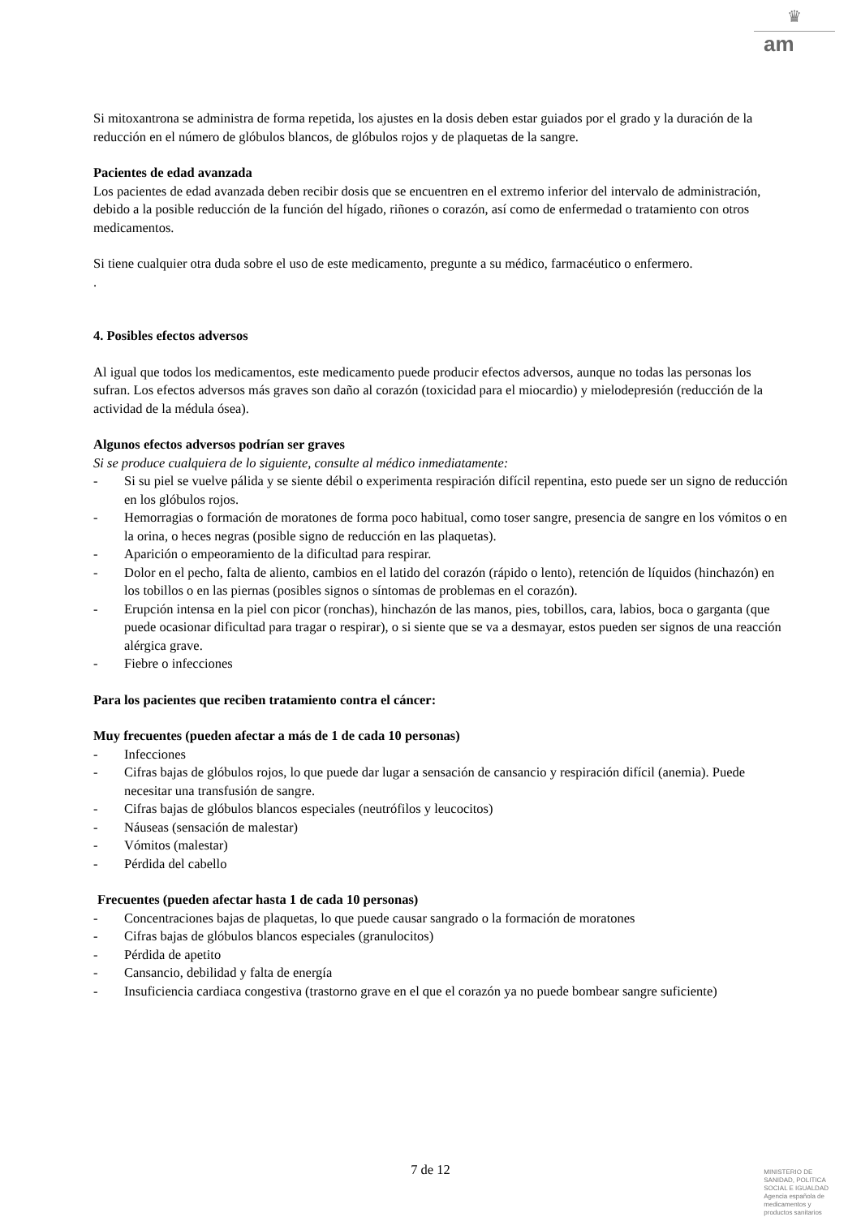♛
am
Si mitoxantrona se administra de forma repetida, los ajustes en la dosis deben estar guiados por el grado y la duración de la reducción en el número de glóbulos blancos, de glóbulos rojos y de plaquetas de la sangre.
Pacientes de edad avanzada
Los pacientes de edad avanzada deben recibir dosis que se encuentren en el extremo inferior del intervalo de administración, debido a la posible reducción de la función del hígado, riñones o corazón, así como de enfermedad o tratamiento con otros medicamentos.
Si tiene cualquier otra duda sobre el uso de este medicamento, pregunte a su médico, farmacéutico o enfermero.
.
4. Posibles efectos adversos
Al igual que todos los medicamentos, este medicamento puede producir efectos adversos, aunque no todas las personas los sufran. Los efectos adversos más graves son daño al corazón (toxicidad para el miocardio) y mielodepresión (reducción de la actividad de la médula ósea).
Algunos efectos adversos podrían ser graves
Si se produce cualquiera de lo siguiente, consulte al médico inmediatamente:
- Si su piel se vuelve pálida y se siente débil o experimenta respiración difícil repentina, esto puede ser un signo de reducción en los glóbulos rojos.
- Hemorragias o formación de moratones de forma poco habitual, como toser sangre, presencia de sangre en los vómitos o en la orina, o heces negras (posible signo de reducción en las plaquetas).
- Aparición o empeoramiento de la dificultad para respirar.
- Dolor en el pecho, falta de aliento, cambios en el latido del corazón (rápido o lento), retención de líquidos (hinchazón) en los tobillos o en las piernas (posibles signos o síntomas de problemas en el corazón).
- Erupción intensa en la piel con picor (ronchas), hinchazón de las manos, pies, tobillos, cara, labios, boca o garganta (que puede ocasionar dificultad para tragar o respirar), o si siente que se va a desmayar, estos pueden ser signos de una reacción alérgica grave.
- Fiebre o infecciones
Para los pacientes que reciben tratamiento contra el cáncer:
Muy frecuentes (pueden afectar a más de 1 de cada 10 personas)
- Infecciones
- Cifras bajas de glóbulos rojos, lo que puede dar lugar a sensación de cansancio y respiración difícil (anemia). Puede necesitar una transfusión de sangre.
- Cifras bajas de glóbulos blancos especiales (neutrófilos y leucocitos)
- Náuseas (sensación de malestar)
- Vómitos (malestar)
- Pérdida del cabello
Frecuentes (pueden afectar hasta 1 de cada 10 personas)
- Concentraciones bajas de plaquetas, lo que puede causar sangrado o la formación de moratones
- Cifras bajas de glóbulos blancos especiales (granulocitos)
- Pérdida de apetito
- Cansancio, debilidad y falta de energía
- Insuficiencia cardiaca congestiva (trastorno grave en el que el corazón ya no puede bombear sangre suficiente)
7 de 12
MINISTERIO DE
SANIDAD, POLITICA
SOCIAL E IGUALDAD
Agencia española de
medicamentos y
productos sanitarios